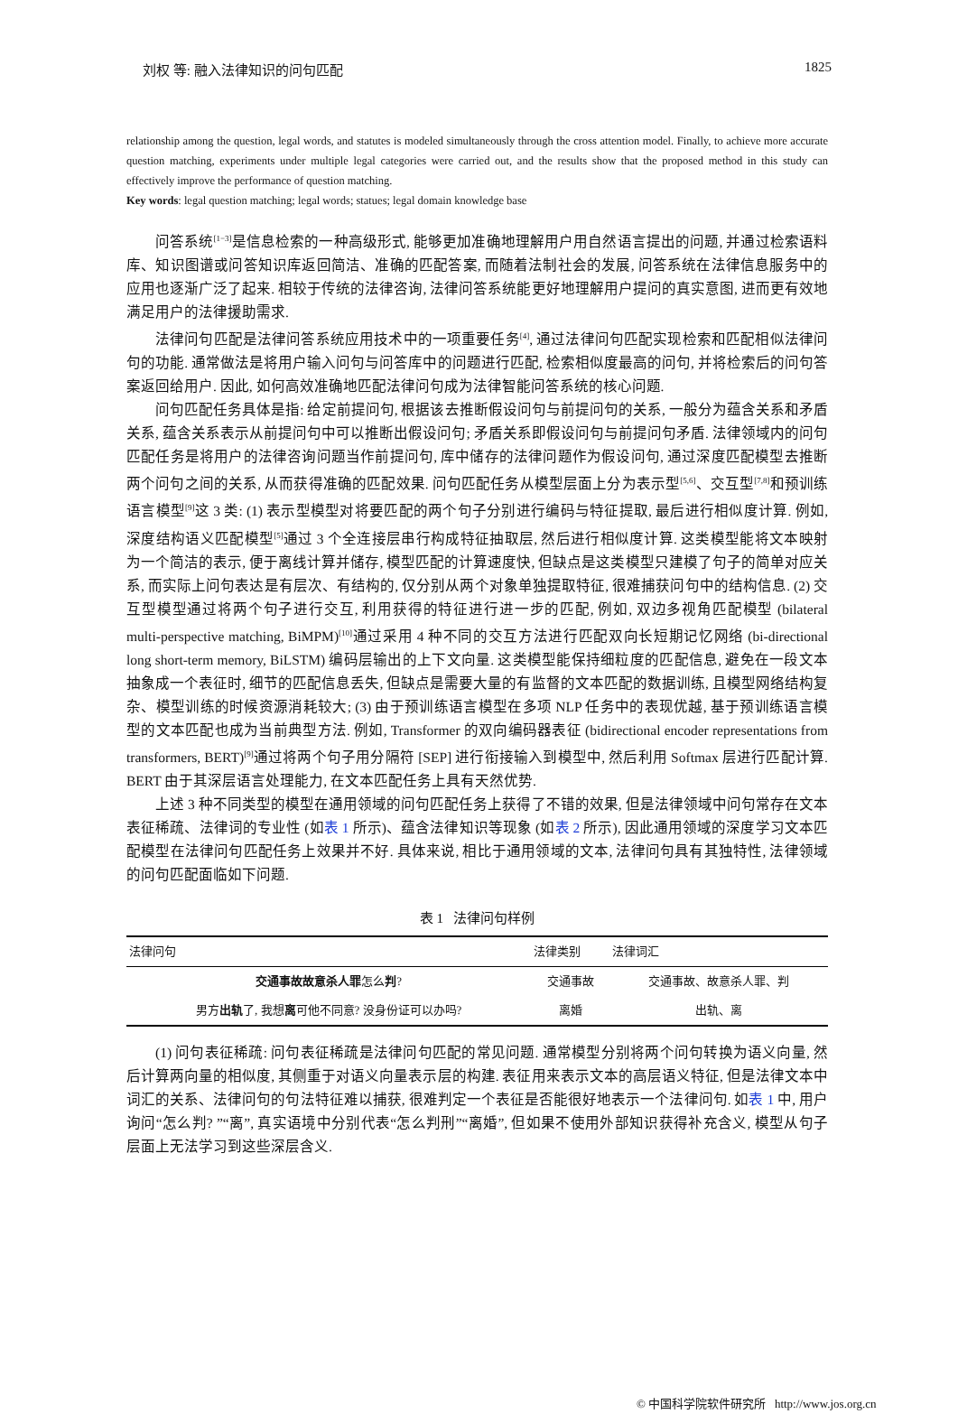刘权 等: 融入法律知识的问句匹配 1825
relationship among the question, legal words, and statutes is modeled simultaneously through the cross attention model. Finally, to achieve more accurate question matching, experiments under multiple legal categories were carried out, and the results show that the proposed method in this study can effectively improve the performance of question matching.
Key words: legal question matching; legal words; statues; legal domain knowledge base
问答系统<sup>[1−3]</sup>是信息检索的一种高级形式, 能够更加准确地理解用户用自然语言提出的问题, 并通过检索语料库、知识图谱或问答知识库返回简洁、准确的匹配答案, 而随着法制社会的发展, 问答系统在法律信息服务中的应用也逐渐广泛了起来. 相较于传统的法律咨询, 法律问答系统能更好地理解用户提问的真实意图, 进而更有效地满足用户的法律援助需求.
法律问句匹配是法律问答系统应用技术中的一项重要任务<sup>[4]</sup>, 通过法律问句匹配实现检索和匹配相似法律问句的功能. 通常做法是将用户输入问句与问答库中的问题进行匹配, 检索相似度最高的问句, 并将检索后的问句答案返回给用户. 因此, 如何高效准确地匹配法律问句成为法律智能问答系统的核心问题.
问句匹配任务具体是指: 给定前提问句, 根据该去推断假设问句与前提问句的关系, 一般分为蕴含关系和矛盾关系, 蕴含关系表示从前提问句中可以推断出假设问句; 矛盾关系即假设问句与前提问句矛盾. 法律领域内的问句匹配任务是将用户的法律咨询问题当作前提问句, 库中储存的法律问题作为假设问句, 通过深度匹配模型去推断两个问句之间的关系, 从而获得准确的匹配效果. 问句匹配任务从模型层面上分为表示型<sup>[5,6]</sup>、交互型<sup>[7,8]</sup>和预训练语言模型<sup>[9]</sup>这 3 类: (1) 表示型模型对将要匹配的两个句子分别进行编码与特征提取, 最后进行相似度计算. 例如, 深度结构语义匹配模型<sup>[5]</sup>通过 3 个全连接层串行构成特征抽取层, 然后进行相似度计算. 这类模型能将文本映射为一个简洁的表示, 便于离线计算并储存, 模型匹配的计算速度快, 但缺点是这类模型只建模了句子的简单对应关系, 而实际上问句表达是有层次、有结构的, 仅分别从两个对象单独提取特征, 很难捕获问句中的结构信息. (2) 交互型模型通过将两个句子进行交互, 利用获得的特征进行进一步的匹配, 例如, 双边多视角匹配模型 (bilateral multi-perspective matching, BiMPM)<sup>[10]</sup>通过采用 4 种不同的交互方法进行匹配双向长短期记忆网络 (bi-directional long short-term memory, BiLSTM) 编码层输出的上下文向量. 这类模型能保持细粒度的匹配信息, 避免在一段文本抽象成一个表征时, 细节的匹配信息丢失, 但缺点是需要大量的有监督的文本匹配的数据训练, 且模型网络结构复杂、模型训练的时候资源消耗较大; (3) 由于预训练语言模型在多项 NLP 任务中的表现优越, 基于预训练语言模型的文本匹配也成为当前典型方法. 例如, Transformer 的双向编码器表征 (bidirectional encoder representations from transformers, BERT)<sup>[9]</sup>通过将两个句子用分隔符 [SEP] 进行衔接输入到模型中, 然后利用 Softmax 层进行匹配计算. BERT 由于其深层语言处理能力, 在文本匹配任务上具有天然优势.
上述 3 种不同类型的模型在通用领域的问句匹配任务上获得了不错的效果, 但是法律领域中问句常存在文本表征稀疏、法律词的专业性 (如表 1 所示)、蕴含法律知识等现象 (如表 2 所示), 因此通用领域的深度学习文本匹配模型在法律问句匹配任务上效果并不好. 具体来说, 相比于通用领域的文本, 法律问句具有其独特性, 法律领域的问句匹配面临如下问题.
表 1 法律问句样例
| 法律问句 | 法律类别 | 法律词汇 |
| --- | --- | --- |
| 交通事故故意杀人罪 怎么 判 ? | 交通事故 | 交通事故、故意杀人罪、判 |
| 男方 出轨 了, 我想 离 可他不同意? 没身份证可以办吗? | 离婚 | 出轨、离 |
(1) 问句表征稀疏: 问句表征稀疏是法律问句匹配的常见问题. 通常模型分别将两个问句转换为语义向量, 然后计算两向量的相似度, 其侧重于对语义向量表示层的构建. 表征用来表示文本的高层语义特征, 但是法律文本中词汇的关系、法律问句的句法特征难以捕获, 很难判定一个表征是否能很好地表示一个法律问句. 如表 1 中, 用户询问“怎么判? ”“离”, 真实语境中分别代表“怎么判刑”“离婚”, 但如果不使用外部知识获得补充含义, 模型从句子层面上无法学习到这些深层含义.
© 中国科学院软件研究所 http://www.jos.org.cn